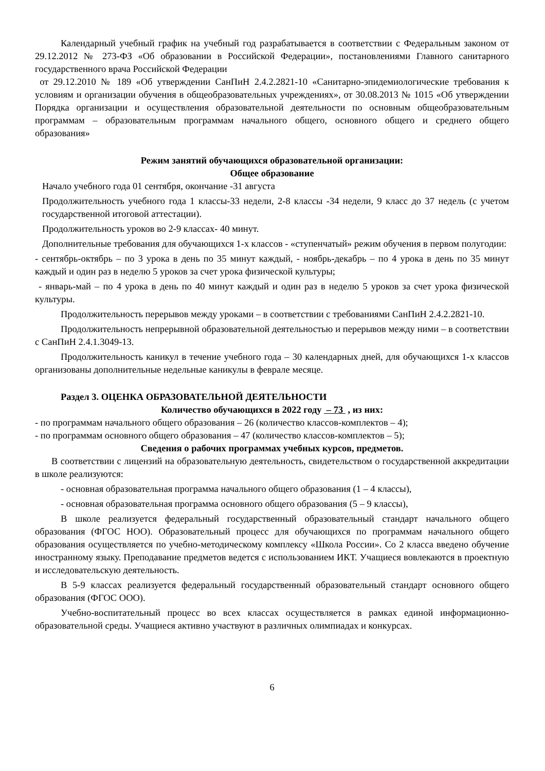Календарный учебный график на учебный год разрабатывается в соответствии с Федеральным законом от 29.12.2012 № 273-ФЗ «Об образовании в Российской Федерации», постановлениями Главного санитарного государственного врача Российской Федерации
от 29.12.2010 № 189 «Об утверждении СанПиН 2.4.2.2821-10 «Санитарно-эпидемиологические требования к условиям и организации обучения в общеобразовательных учреждениях», от 30.08.2013 № 1015 «Об утверждении Порядка организации и осуществления образовательной деятельности по основным общеобразовательным программам – образовательным программам начального общего, основного общего и среднего общего образования»
Режим занятий обучающихся образовательной организации:
Общее образование
Начало учебного года 01 сентября, окончание -31 августа
Продолжительность учебного года 1 классы-33 недели, 2-8 классы -34 недели, 9 класс до 37 недель (с учетом государственной итоговой аттестации).
Продолжительность уроков во 2-9 классах- 40 минут.
Дополнительные требования для обучающихся 1-х классов - «ступенчатый» режим обучения в первом полугодии:
- сентябрь-октябрь – по 3 урока в день по 35 минут каждый, - ноябрь-декабрь – по 4 урока в день по 35 минут каждый и один раз в неделю 5 уроков за счет урока физической культуры;
- январь-май – по 4 урока в день по 40 минут каждый и один раз в неделю 5 уроков за счет урока физической культуры.
Продолжительность перерывов между уроками – в соответствии с требованиями СанПиН 2.4.2.2821-10.
Продолжительность непрерывной образовательной деятельностью и перерывов между ними – в соответствии с СанПиН 2.4.1.3049-13.
Продолжительность каникул в течение учебного года – 30 календарных дней, для обучающихся 1-х классов организованы дополнительные недельные каникулы в феврале месяце.
Раздел 3. ОЦЕНКА ОБРАЗОВАТЕЛЬНОЙ ДЕЯТЕЛЬНОСТИ
Количество обучающихся в 2022 году – 73 , из них:
- по программам начального общего образования – 26 (количество классов-комплектов – 4);
- по программам основного общего образования – 47 (количество классов-комплектов – 5);
Сведения о рабочих программах учебных курсов, предметов.
В соответствии с лицензий на образовательную деятельность, свидетельством о государственной аккредитации в школе реализуются:
- основная образовательная программа начального общего образования (1 – 4 классы),
- основная образовательная программа основного общего образования (5 – 9 классы),
В школе реализуется федеральный государственный образовательный стандарт начального общего образования (ФГОС НОО). Образовательный процесс для обучающихся по программам начального общего образования осуществляется по учебно-методическому комплексу «Школа России». Со 2 класса введено обучение иностранному языку. Преподавание предметов ведется с использованием ИКТ. Учащиеся вовлекаются в проектную и исследовательскую деятельность.
В 5-9 классах реализуется федеральный государственный образовательный стандарт основного общего образования (ФГОС ООО).
Учебно-воспитательный процесс во всех классах осуществляется в рамках единой информационно-образовательной среды. Учащиеся активно участвуют в различных олимпиадах и конкурсах.
6